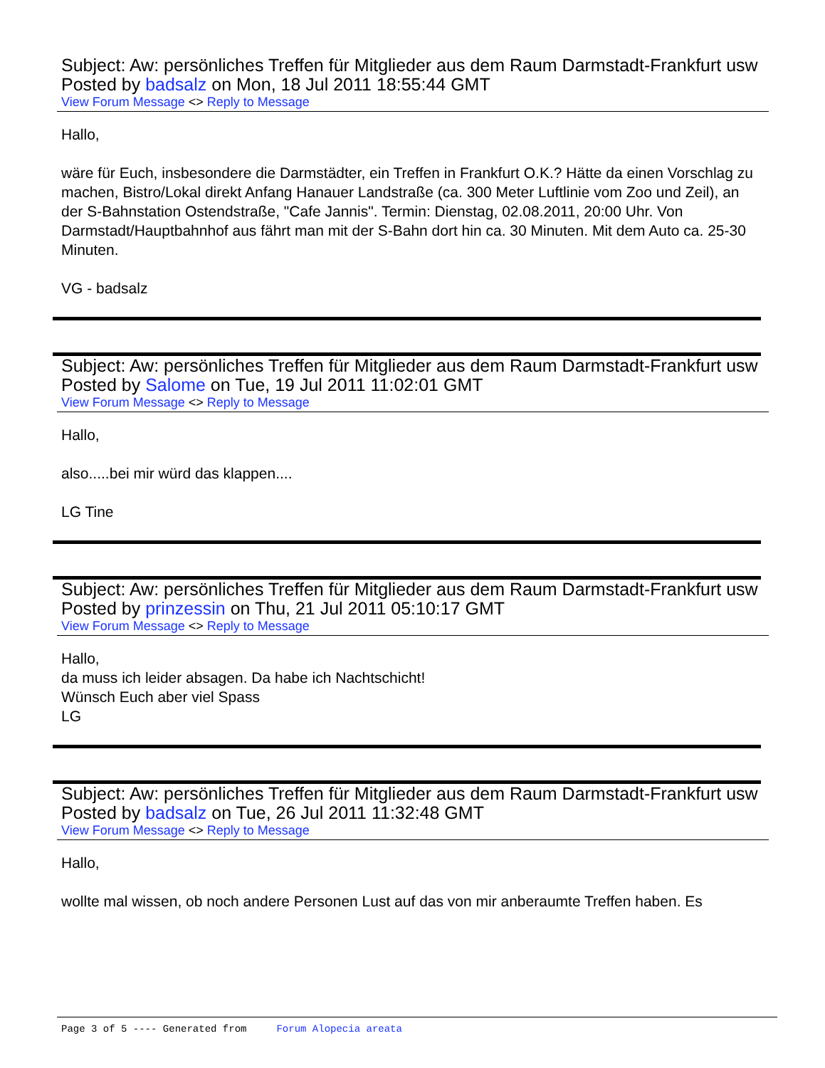Subject: Aw: persönliches Treffen für Mitglieder aus dem Raum Darmstadt-Frankfurt usw
Posted by badsalz on Mon, 18 Jul 2011 18:55:44 GMT
View Forum Message <> Reply to Message
Hallo,
wäre für Euch, insbesondere die Darmstädter, ein Treffen in Frankfurt O.K.? Hätte da einen Vorschlag zu machen, Bistro/Lokal direkt Anfang Hanauer Landstraße (ca. 300 Meter Luftlinie vom Zoo und Zeil), an der S-Bahnstation Ostendstraße, "Cafe Jannis". Termin: Dienstag, 02.08.2011, 20:00 Uhr. Von Darmstadt/Hauptbahnhof aus fährt man mit der S-Bahn dort hin ca. 30 Minuten. Mit dem Auto ca. 25-30 Minuten.
VG - badsalz
Subject: Aw: persönliches Treffen für Mitglieder aus dem Raum Darmstadt-Frankfurt usw
Posted by Salome on Tue, 19 Jul 2011 11:02:01 GMT
View Forum Message <> Reply to Message
Hallo,
also.....bei mir würd das klappen....
LG Tine
Subject: Aw: persönliches Treffen für Mitglieder aus dem Raum Darmstadt-Frankfurt usw
Posted by prinzessin on Thu, 21 Jul 2011 05:10:17 GMT
View Forum Message <> Reply to Message
Hallo,
da muss ich leider absagen. Da habe ich Nachtschicht!
Wünsch Euch aber viel Spass
LG
Subject: Aw: persönliches Treffen für Mitglieder aus dem Raum Darmstadt-Frankfurt usw
Posted by badsalz on Tue, 26 Jul 2011 11:32:48 GMT
View Forum Message <> Reply to Message
Hallo,
wollte mal wissen, ob noch andere Personen Lust auf das von mir anberaumte Treffen haben. Es
Page 3 of 5 ---- Generated from Forum Alopecia areata